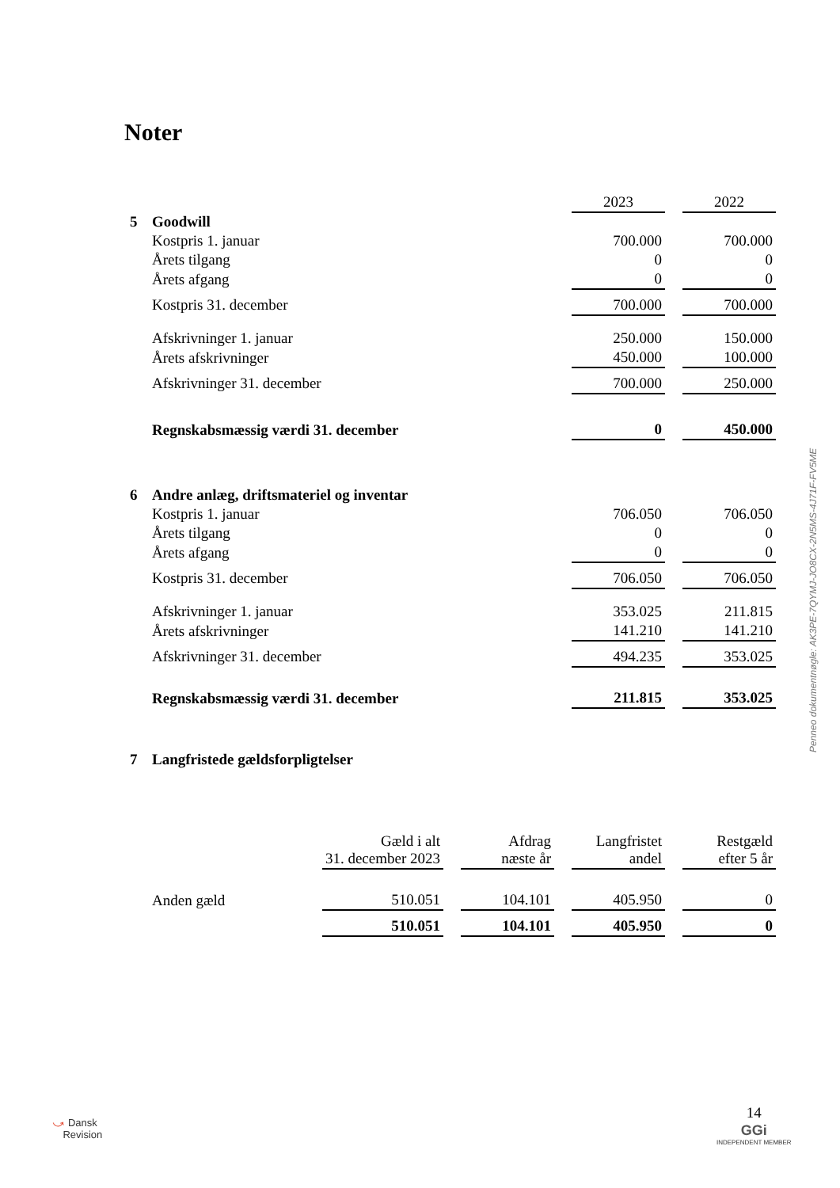Noter
| | | 2023 | | 2022 |
| 5 | Goodwill | | | |
| | Kostpris 1. januar | 700.000 | | 700.000 |
| | Årets tilgang | 0 | | 0 |
| | Årets afgang | 0 | | 0 |
| | Kostpris 31. december | 700.000 | | 700.000 |
| | Afskrivninger 1. januar | 250.000 | | 150.000 |
| | Årets afskrivninger | 450.000 | | 100.000 |
| | Afskrivninger 31. december | 700.000 | | 250.000 |
| | Regnskabsmæssig værdi 31. december | 0 | | 450.000 |
| 6 | Andre anlæg, driftsmateriel og inventar | | | |
| | Kostpris 1. januar | 706.050 | | 706.050 |
| | Årets tilgang | 0 | | 0 |
| | Årets afgang | 0 | | 0 |
| | Kostpris 31. december | 706.050 | | 706.050 |
| | Afskrivninger 1. januar | 353.025 | | 211.815 |
| | Årets afskrivninger | 141.210 | | 141.210 |
| | Afskrivninger 31. december | 494.235 | | 353.025 |
| | Regnskabsmæssig værdi 31. december | 211.815 | | 353.025 |
| 7 | Langfristede gældsforpligtelser | | | |
| | | Gæld i alt 31. december 2023 | | Afdrag næste år | | Langfristet andel | | Restgæld efter 5 år |
| | Anden gæld | 510.051 | | 104.101 | | 405.950 | | 0 |
| | | 510.051 | | 104.101 | | 405.950 | | 0 |
Penneo dokumentnøgle: AK3PE-7QYMJ-JO8CX-2N5MS-4J71F-FV5ME
⤻ Dansk
Revision
14
GGi
INDEPENDENT MEMBER